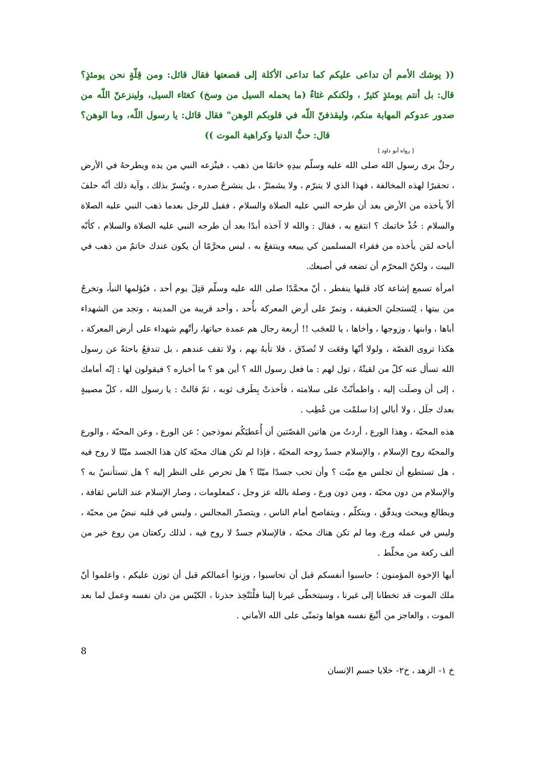(( يوشك الأمم أن تداعى عليكم كما تداعى الأكلة إلى قصعتها فقال قائل: ومن قِلّةٍ نحن يومئذٍ؟ قال: بل أنتم يومئذٍ كثيرٌ ، ولكنكم غثاءٌ (ما يحمله السيل من وسخ) كغثاء السيل، ولينزعنّ اللّه من صدور عدوكم المهابة منكم، وليقذفنّ اللّه في قلوبكم الوهن" فقال قائل: يا رسول اللّه، وما الوهن؟ قال: حبُّ الدنيا وكراهية الموت ))
[ رواه أبو داود ]
رجلٌ يرى رسول الله صلى الله عليه وسلّم بيدِهِ خاتمًا من ذهب ، فينْزعه النبي من يده ويطرحهُ في الأرض ، تحقيرًا لهذه المخالفة ، فهذا الذي لا يتبرّم ، ولا يشمئزّ ، بل ينشرحُ صدره ، ويُسرّ بذلك ، وآية ذلك أنّه حلفَ ألاّ يأخذه من الأرض بعد أن طرحه النبي عليه الصلاة والسلام ، فقيل للرجل بعدما ذهب النبي عليه الصلاة والسلام : خُذْ خاتمك ؟ انتفع به ، فقال : والله لا آخذه أبدًا بعد أن طرحه النبي عليه الصلاة والسلام ، كأنّه أباحه لمَن يأخذه من فقراء المسلمين كي يبيعه وينتفعُ به ، ليس محرَّمًا أن يكون عندك خاتمٌ من ذهب في البيت ، ولكنّ المحرّم أن تضعه في أصبعك.
امرأة تسمع إشاعة كاد قلبها ينفطر ، أنّ محمَّدًا صلى الله عليه وسلّم قتِلَ يوم أحد ، فيُؤلمها النبأ، وتخرجُ من بيتها ، لِتَستجليَ الحقيقة ، وتمرّ على أرض المعركة بأُحد ، وأحد قريبة من المدينة ، وتجد من الشهداء أباها ، وابنها ، وزوجها ، وأخاها ، يا للعجَب !! أربعة رجال هم عمدة حياتها، رأتْهم شهداء على أرض المعركة ، هكذا تروى القصّة ، ولولا أنّها وقعَت لا تُصدّق ، فلا تأبهُ بهم ، ولا تقف عندهم ، بل تندفعُ باحثةً عن رسول الله تسأل عنه كلّ من لقيتْهُ ، تول لهم : ما فعل رسول الله ؟ أين هو ؟ ما أخباره ؟ فيقولون لها : إنّه أمامك ، إلى أن وصلَت إليه ، واطمأنّتْ على سلامته ، فأخذتْ بِطَرف ثوبه ، ثمّ قالتْ : يا رسول الله ، كلّ مصيبةٍ بعدك جلَل ، ولا أبالي إذا سلمْت من عُطِب .
هذه المحبّة ، وهذا الورع ، أردتُ من هاتين القصّتين أن أُعطيَكُم نموذجين ؛ عن الورع ، وعن المحبّة ، والورع والمحبّة روح الإسلام ، والإسلام جسدٌ روحه المحبّة ، فإذا لم تكن هناك محبّة كان هذا الجسد ميّتًا لا روح فيه ، هل تستطيع أن تجلس مع ميّت ؟ وأن تحب جسدًا ميّتًا ؟ هل تحرص على النظر إليه ؟ هل تستأنسُ به ؟ والإسلام من دون محبّة ، ومن دون ورع ، وصلة بالله عز وجل ، كمعلومات ، وصار الإسلام عند الناس ثقافة ، ويطالع ويبحث ويدقّق ، ويتكلّم ، ويتفاصح أمام الناس ، ويتصدّر المجالس ، وليس في قلبه نبضٌ من محبّة ، وليس في عمله ورع، وما لم تكن هناك محبّة ، فالإسلام جسدٌ لا روح فيه ، لذلك ركعتان من روع خير من ألف ركعة من مخلّط .
أيها الإخوة المؤمنون ؛ حاسبوا أنفسكم قبل أن تحاسبوا ، وزِنوا أعمالكم قبل أن توزن عليكم ، واعلموا أنّ ملك الموت قد تخطانا إلى غيرنا ، وسيتخطّى غيرنا إلينا فلْنَتّخِذ حذرنا ، الكيّس من دان نفسه وعمل لما بعد الموت ، والعاجز من أتْبعَ نفسه هواها وتمنّى على الله الأماني .
8
خ ١- الزهد ، خ٢- خلايا جسم الإنسان